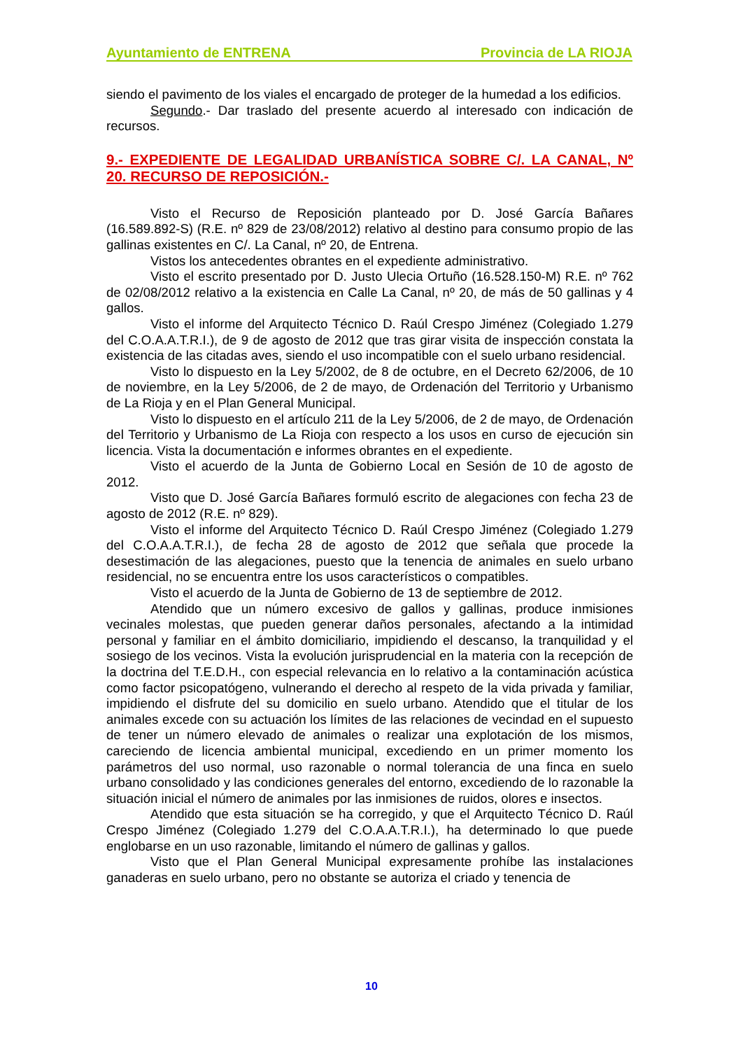Ayuntamiento de ENTRENA Provincia de LA RIOJA
siendo el pavimento de los viales el encargado de proteger de la humedad a los edificios.
Segundo.- Dar traslado del presente acuerdo al interesado con indicación de recursos.
9.- EXPEDIENTE DE LEGALIDAD URBANÍSTICA SOBRE C/. LA CANAL, Nº 20. RECURSO DE REPOSICIÓN.-
Visto el Recurso de Reposición planteado por D. José García Bañares (16.589.892-S) (R.E. nº 829 de 23/08/2012) relativo al destino para consumo propio de las gallinas existentes en C/. La Canal, nº 20, de Entrena.
Vistos los antecedentes obrantes en el expediente administrativo.
Visto el escrito presentado por D. Justo Ulecia Ortuño (16.528.150-M) R.E. nº 762 de 02/08/2012 relativo a la existencia en Calle La Canal, nº 20, de más de 50 gallinas y 4 gallos.
Visto el informe del Arquitecto Técnico D. Raúl Crespo Jiménez (Colegiado 1.279 del C.O.A.A.T.R.I.), de 9 de agosto de 2012 que tras girar visita de inspección constata la existencia de las citadas aves, siendo el uso incompatible con el suelo urbano residencial.
Visto lo dispuesto en la Ley 5/2002, de 8 de octubre, en el Decreto 62/2006, de 10 de noviembre, en la Ley 5/2006, de 2 de mayo, de Ordenación del Territorio y Urbanismo de La Rioja y en el Plan General Municipal.
Visto lo dispuesto en el artículo 211 de la Ley 5/2006, de 2 de mayo, de Ordenación del Territorio y Urbanismo de La Rioja con respecto a los usos en curso de ejecución sin licencia. Vista la documentación e informes obrantes en el expediente.
Visto el acuerdo de la Junta de Gobierno Local en Sesión de 10 de agosto de 2012.
Visto que D. José García Bañares formuló escrito de alegaciones con fecha 23 de agosto de 2012 (R.E. nº 829).
Visto el informe del Arquitecto Técnico D. Raúl Crespo Jiménez (Colegiado 1.279 del C.O.A.A.T.R.I.), de fecha 28 de agosto de 2012 que señala que procede la desestimación de las alegaciones, puesto que la tenencia de animales en suelo urbano residencial, no se encuentra entre los usos característicos o compatibles.
Visto el acuerdo de la Junta de Gobierno de 13 de septiembre de 2012.
Atendido que un número excesivo de gallos y gallinas, produce inmisiones vecinales molestas, que pueden generar daños personales, afectando a la intimidad personal y familiar en el ámbito domiciliario, impidiendo el descanso, la tranquilidad y el sosiego de los vecinos. Vista la evolución jurisprudencial en la materia con la recepción de la doctrina del T.E.D.H., con especial relevancia en lo relativo a la contaminación acústica como factor psicopatógeno, vulnerando el derecho al respeto de la vida privada y familiar, impidiendo el disfrute del su domicilio en suelo urbano. Atendido que el titular de los animales excede con su actuación los límites de las relaciones de vecindad en el supuesto de tener un número elevado de animales o realizar una explotación de los mismos, careciendo de licencia ambiental municipal, excediendo en un primer momento los parámetros del uso normal, uso razonable o normal tolerancia de una finca en suelo urbano consolidado y las condiciones generales del entorno, excediendo de lo razonable la situación inicial el número de animales por las inmisiones de ruidos, olores e insectos.
Atendido que esta situación se ha corregido, y que el Arquitecto Técnico D. Raúl Crespo Jiménez (Colegiado 1.279 del C.O.A.A.T.R.I.), ha determinado lo que puede englobarse en un uso razonable, limitando el número de gallinas y gallos.
Visto que el Plan General Municipal expresamente prohíbe las instalaciones ganaderas en suelo urbano, pero no obstante se autoriza el criado y tenencia de
10